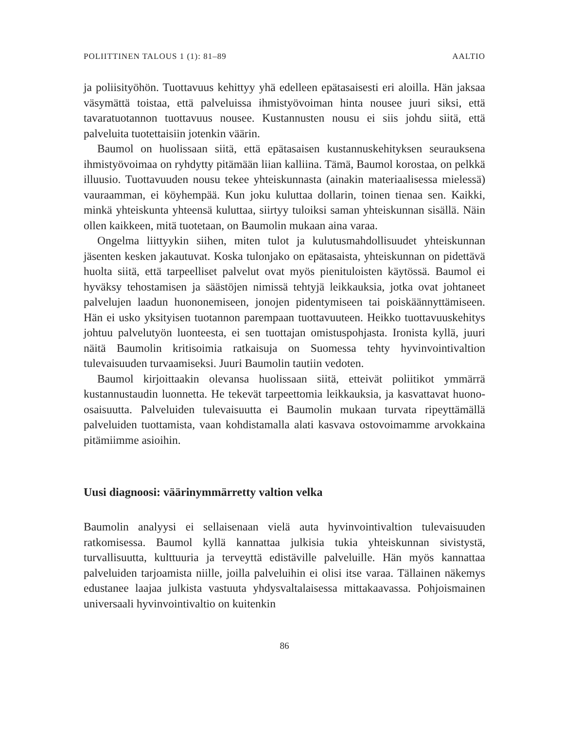POLIITTINEN TALOUS 1 (1): 81–89 AALTIO
ja poliisityöhön. Tuottavuus kehittyy yhä edelleen epätasaisesti eri aloilla. Hän jaksaa väsymättä toistaa, että palveluissa ihmistyövoiman hinta nousee juuri siksi, että tavaratuotannon tuottavuus nousee. Kustannusten nousu ei siis johdu siitä, että palveluita tuotettaisiin jotenkin väärin.
Baumol on huolissaan siitä, että epätasaisen kustannuskehityksen seurauksena ihmistyövoimaa on ryhdytty pitämään liian kalliina. Tämä, Baumol korostaa, on pelkkä illuusio. Tuottavuuden nousu tekee yhteis­kunnasta (ainakin materiaalisessa mielessä) vauraamman, ei köyhempää. Kun joku kuluttaa dollarin, toinen tienaa sen. Kaikki, minkä yhteiskunta yhteensä kuluttaa, siirtyy tuloiksi saman yhteiskunnan sisällä. Näin ollen kaikkeen, mitä tuotetaan, on Baumolin mukaan aina varaa.
Ongelma liittyykin siihen, miten tulot ja kulutusmahdollisuudet yhteis­kunnan jäsenten kesken jakautuvat. Koska tulonjako on epätasaista, yhteis­kunnan on pidettävä huolta siitä, että tarpeelliset palvelut ovat myös pieni­tuloisten käytössä. Baumol ei hyväksy tehostamisen ja säästöjen nimissä tehtyjä leikkauksia, jotka ovat johtaneet palvelujen laadun huononemiseen, jonojen pidentymiseen tai poiskäännyttämiseen. Hän ei usko yksityisen tuotannon parempaan tuottavuuteen. Heikko tuottavuuskehitys johtuu palvelutyön luonteesta, ei sen tuottajan omistuspohjasta. Ironista kyllä, juuri näitä Baumolin kritisoimia ratkaisuja on Suomessa tehty hyvinvoin­tivaltion tulevaisuuden turvaamiseksi. Juuri Baumolin tautiin vedoten.
Baumol kirjoittaakin olevansa huolissaan siitä, etteivät poliitikot ymmärrä kustannustaudin luonnetta. He tekevät tarpeettomia leikkauksia, ja kasvattavat huono-osaisuutta. Palveluiden tulevaisuutta ei Baumolin mukaan turvata ripeyttämällä palveluiden tuottamista, vaan kohdistamalla alati kasvava ostovoimamme arvokkaina pitämiimme asioihin.
Uusi diagnoosi: väärinymmärretty valtion velka
Baumolin analyysi ei sellaisenaan vielä auta hyvinvointivaltion tulevai­suuden ratkomisessa. Baumol kyllä kannattaa julkisia tukia yhteiskunnan sivistystä, turvallisuutta, kulttuuria ja terveyttä edistäville palveluille. Hän myös kannattaa palveluiden tarjoamista niille, joilla palveluihin ei olisi itse varaa. Tällainen näkemys edustanee laajaa julkista vastuuta yhdysvaltalaisessa mittakaavassa. Pohjoismainen universaali hyvinvointivaltio on kuitenkin
86